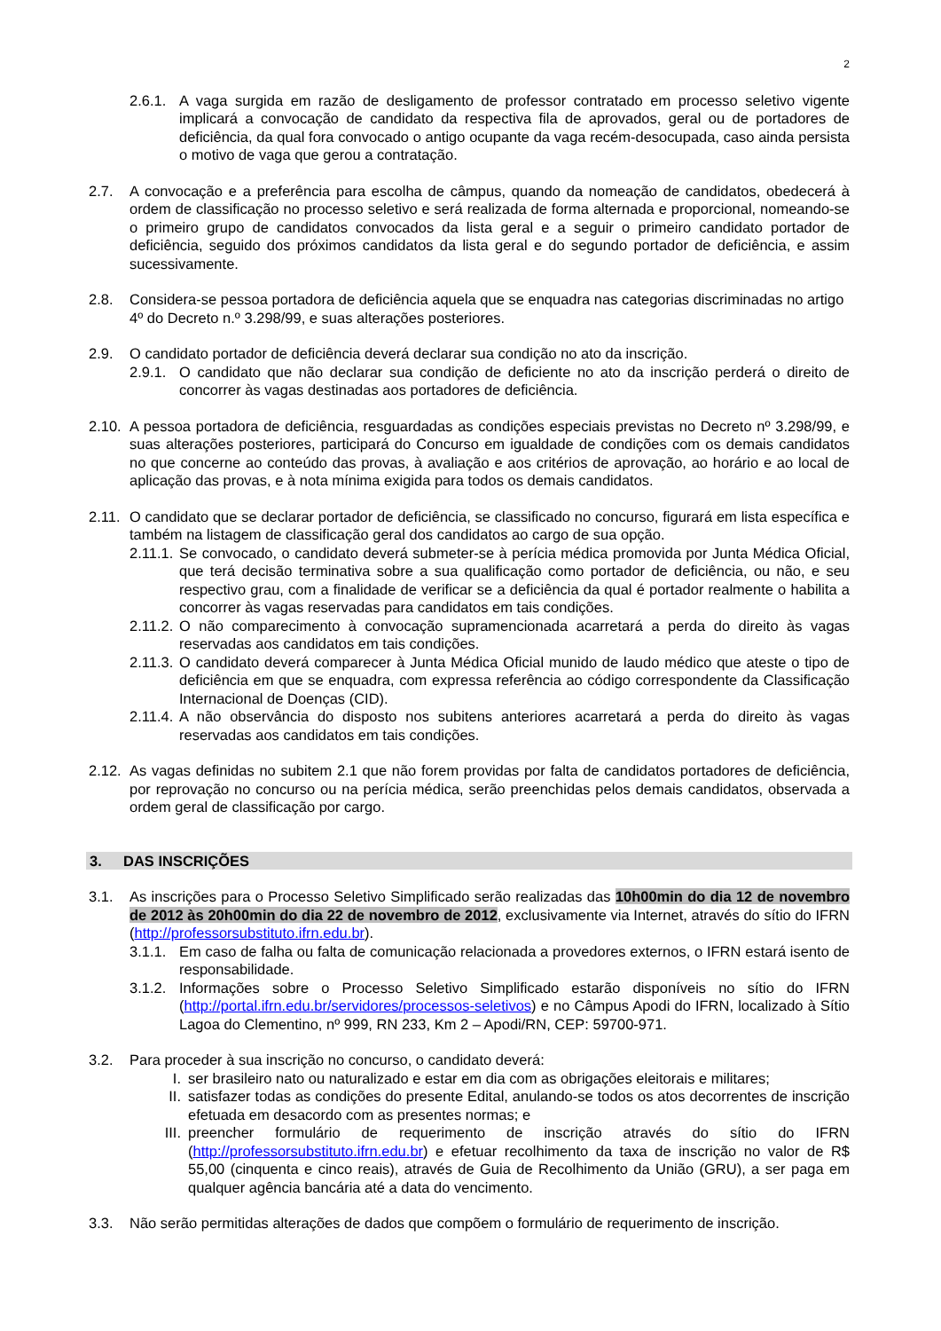2
2.6.1.
A vaga surgida em razão de desligamento de professor contratado em processo seletivo vigente implicará a convocação de candidato da respectiva fila de aprovados, geral ou de portadores de deficiência, da qual fora convocado o antigo ocupante da vaga recém-desocupada, caso ainda persista o motivo de vaga que gerou a contratação.
2.7. A convocação e a preferência para escolha de câmpus, quando da nomeação de candidatos, obedecerá à ordem de classificação no processo seletivo e será realizada de forma alternada e proporcional, nomeando-se o primeiro grupo de candidatos convocados da lista geral e a seguir o primeiro candidato portador de deficiência, seguido dos próximos candidatos da lista geral e do segundo portador de deficiência, e assim sucessivamente.
2.8. Considera-se pessoa portadora de deficiência aquela que se enquadra nas categorias discriminadas no artigo 4º do Decreto n.º 3.298/99, e suas alterações posteriores.
2.9. O candidato portador de deficiência deverá declarar sua condição no ato da inscrição.
2.9.1.
O candidato que não declarar sua condição de deficiente no ato da inscrição perderá o direito de concorrer às vagas destinadas aos portadores de deficiência.
2.10.
A pessoa portadora de deficiência, resguardadas as condições especiais previstas no Decreto nº 3.298/99, e suas alterações posteriores, participará do Concurso em igualdade de condições com os demais candidatos no que concerne ao conteúdo das provas, à avaliação e aos critérios de aprovação, ao horário e ao local de aplicação das provas, e à nota mínima exigida para todos os demais candidatos.
2.11.
O candidato que se declarar portador de deficiência, se classificado no concurso, figurará em lista específica e também na listagem de classificação geral dos candidatos ao cargo de sua opção.
2.11.1.
Se convocado, o candidato deverá submeter-se à perícia médica promovida por Junta Médica Oficial, que terá decisão terminativa sobre a sua qualificação como portador de deficiência, ou não, e seu respectivo grau, com a finalidade de verificar se a deficiência da qual é portador realmente o habilita a concorrer às vagas reservadas para candidatos em tais condições.
2.11.2.
O não comparecimento à convocação supramencionada acarretará a perda do direito às vagas reservadas aos candidatos em tais condições.
2.11.3.
O candidato deverá comparecer à Junta Médica Oficial munido de laudo médico que ateste o tipo de deficiência em que se enquadra, com expressa referência ao código correspondente da Classificação Internacional de Doenças (CID).
2.11.4.
A não observância do disposto nos subitens anteriores acarretará a perda do direito às vagas reservadas aos candidatos em tais condições.
2.12.
As vagas definidas no subitem 2.1 que não forem providas por falta de candidatos portadores de deficiência, por reprovação no concurso ou na perícia médica, serão preenchidas pelos demais candidatos, observada a ordem geral de classificação por cargo.
3. DAS INSCRIÇÕES
3.1. As inscrições para o Processo Seletivo Simplificado serão realizadas das 10h00min do dia 12 de novembro de 2012 às 20h00min do dia 22 de novembro de 2012, exclusivamente via Internet, através do sítio do IFRN (http://professorsubstituto.ifrn.edu.br).
3.1.1.
Em caso de falha ou falta de comunicação relacionada a provedores externos, o IFRN estará isento de responsabilidade.
3.1.2.
Informações sobre o Processo Seletivo Simplificado estarão disponíveis no sítio do IFRN (http://portal.ifrn.edu.br/servidores/processos-seletivos) e no Câmpus Apodi do IFRN, localizado à Sítio Lagoa do Clementino, nº 999, RN 233, Km 2 – Apodi/RN, CEP: 59700-971.
3.2. Para proceder à sua inscrição no concurso, o candidato deverá:
I. ser brasileiro nato ou naturalizado e estar em dia com as obrigações eleitorais e militares;
II. satisfazer todas as condições do presente Edital, anulando-se todos os atos decorrentes de inscrição efetuada em desacordo com as presentes normas; e
III.
preencher formulário de requerimento de inscrição através do sítio do IFRN (http://professorsubstituto.ifrn.edu.br) e efetuar recolhimento da taxa de inscrição no valor de R$ 55,00 (cinquenta e cinco reais), através de Guia de Recolhimento da União (GRU), a ser paga em qualquer agência bancária até a data do vencimento.
3.3. Não serão permitidas alterações de dados que compõem o formulário de requerimento de inscrição.